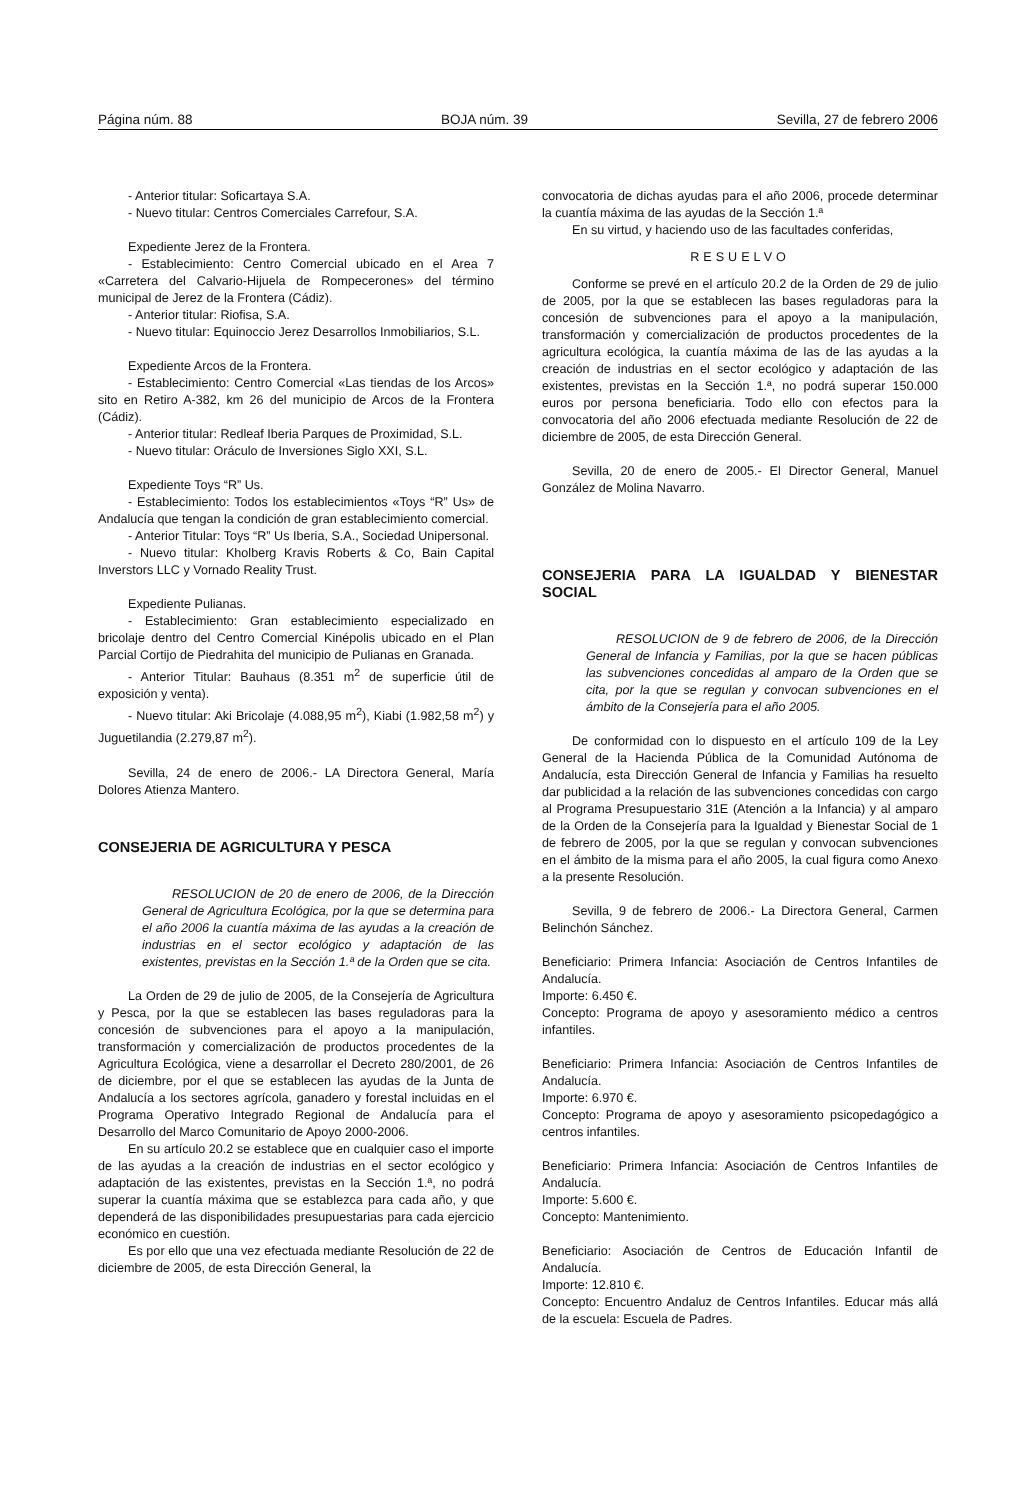Página núm. 88 BOJA núm. 39 Sevilla, 27 de febrero 2006
- Anterior titular: Soficartaya S.A.
- Nuevo titular: Centros Comerciales Carrefour, S.A.
Expediente Jerez de la Frontera.
- Establecimiento: Centro Comercial ubicado en el Area 7 «Carretera del Calvario-Hijuela de Rompecerones» del término municipal de Jerez de la Frontera (Cádiz).
- Anterior titular: Riofisa, S.A.
- Nuevo titular: Equinoccio Jerez Desarrollos Inmobiliarios, S.L.
Expediente Arcos de la Frontera.
- Establecimiento: Centro Comercial «Las tiendas de los Arcos» sito en Retiro A-382, km 26 del municipio de Arcos de la Frontera (Cádiz).
- Anterior titular: Redleaf Iberia Parques de Proximidad, S.L.
- Nuevo titular: Oráculo de Inversiones Siglo XXI, S.L.
Expediente Toys “R” Us.
- Establecimiento: Todos los establecimientos «Toys “R” Us» de Andalucía que tengan la condición de gran establecimiento comercial.
- Anterior Titular: Toys “R” Us Iberia, S.A., Sociedad Unipersonal.
- Nuevo titular: Kholberg Kravis Roberts & Co, Bain Capital Inverstors LLC y Vornado Reality Trust.
Expediente Pulianas.
- Establecimiento: Gran establecimiento especializado en bricolaje dentro del Centro Comercial Kinépolis ubicado en el Plan Parcial Cortijo de Piedrahita del municipio de Pulianas en Granada.
- Anterior Titular: Bauhaus (8.351 m<sup>2</sup> de superficie útil de exposición y venta).
- Nuevo titular: Aki Bricolaje (4.088,95 m<sup>2</sup>), Kiabi (1.982,58 m<sup>2</sup>) y Juguetilandia (2.279,87 m<sup>2</sup>).
Sevilla, 24 de enero de 2006.- LA Directora General, María Dolores Atienza Mantero.
CONSEJERIA DE AGRICULTURA Y PESCA
RESOLUCION de 20 de enero de 2006, de la Dirección General de Agricultura Ecológica, por la que se determina para el año 2006 la cuantía máxima de las ayudas a la creación de industrias en el sector ecológico y adaptación de las existentes, previstas en la Sección 1.ª de la Orden que se cita.
La Orden de 29 de julio de 2005, de la Consejería de Agricultura y Pesca, por la que se establecen las bases reguladoras para la concesión de subvenciones para el apoyo a la manipulación, transformación y comercialización de productos procedentes de la Agricultura Ecológica, viene a desarrollar el Decreto 280/2001, de 26 de diciembre, por el que se establecen las ayudas de la Junta de Andalucía a los sectores agrícola, ganadero y forestal incluidas en el Programa Operativo Integrado Regional de Andalucía para el Desarrollo del Marco Comunitario de Apoyo 2000-2006.
En su artículo 20.2 se establece que en cualquier caso el importe de las ayudas a la creación de industrias en el sector ecológico y adaptación de las existentes, previstas en la Sección 1.ª, no podrá superar la cuantía máxima que se establezca para cada año, y que dependerá de las disponibilidades presupuestarias para cada ejercicio económico en cuestión.
Es por ello que una vez efectuada mediante Resolución de 22 de diciembre de 2005, de esta Dirección General, la
convocatoria de dichas ayudas para el año 2006, procede determinar la cuantía máxima de las ayudas de la Sección 1.ª
En su virtud, y haciendo uso de las facultades conferidas,
RESUELVO
Conforme se prevé en el artículo 20.2 de la Orden de 29 de julio de 2005, por la que se establecen las bases reguladoras para la concesión de subvenciones para el apoyo a la manipulación, transformación y comercialización de productos procedentes de la agricultura ecológica, la cuantía máxima de las de las ayudas a la creación de industrias en el sector ecológico y adaptación de las existentes, previstas en la Sección 1.ª, no podrá superar 150.000 euros por persona beneficiaria. Todo ello con efectos para la convocatoria del año 2006 efectuada mediante Resolución de 22 de diciembre de 2005, de esta Dirección General.
Sevilla, 20 de enero de 2005.- El Director General, Manuel González de Molina Navarro.
CONSEJERIA PARA LA IGUALDAD Y BIENESTAR SOCIAL
RESOLUCION de 9 de febrero de 2006, de la Dirección General de Infancia y Familias, por la que se hacen públicas las subvenciones concedidas al amparo de la Orden que se cita, por la que se regulan y convocan subvenciones en el ámbito de la Consejería para el año 2005.
De conformidad con lo dispuesto en el artículo 109 de la Ley General de la Hacienda Pública de la Comunidad Autónoma de Andalucía, esta Dirección General de Infancia y Familias ha resuelto dar publicidad a la relación de las subvenciones concedidas con cargo al Programa Presupuestario 31E (Atención a la Infancia) y al amparo de la Orden de la Consejería para la Igualdad y Bienestar Social de 1 de febrero de 2005, por la que se regulan y convocan subvenciones en el ámbito de la misma para el año 2005, la cual figura como Anexo a la presente Resolución.
Sevilla, 9 de febrero de 2006.- La Directora General, Carmen Belinchón Sánchez.
Beneficiario: Primera Infancia: Asociación de Centros Infantiles de Andalucía.
Importe: 6.450 €.
Concepto: Programa de apoyo y asesoramiento médico a centros infantiles.
Beneficiario: Primera Infancia: Asociación de Centros Infantiles de Andalucía.
Importe: 6.970 €.
Concepto: Programa de apoyo y asesoramiento psicopedagógico a centros infantiles.
Beneficiario: Primera Infancia: Asociación de Centros Infantiles de Andalucía.
Importe: 5.600 €.
Concepto: Mantenimiento.
Beneficiario: Asociación de Centros de Educación Infantil de Andalucía.
Importe: 12.810 €.
Concepto: Encuentro Andaluz de Centros Infantiles. Educar más allá de la escuela: Escuela de Padres.